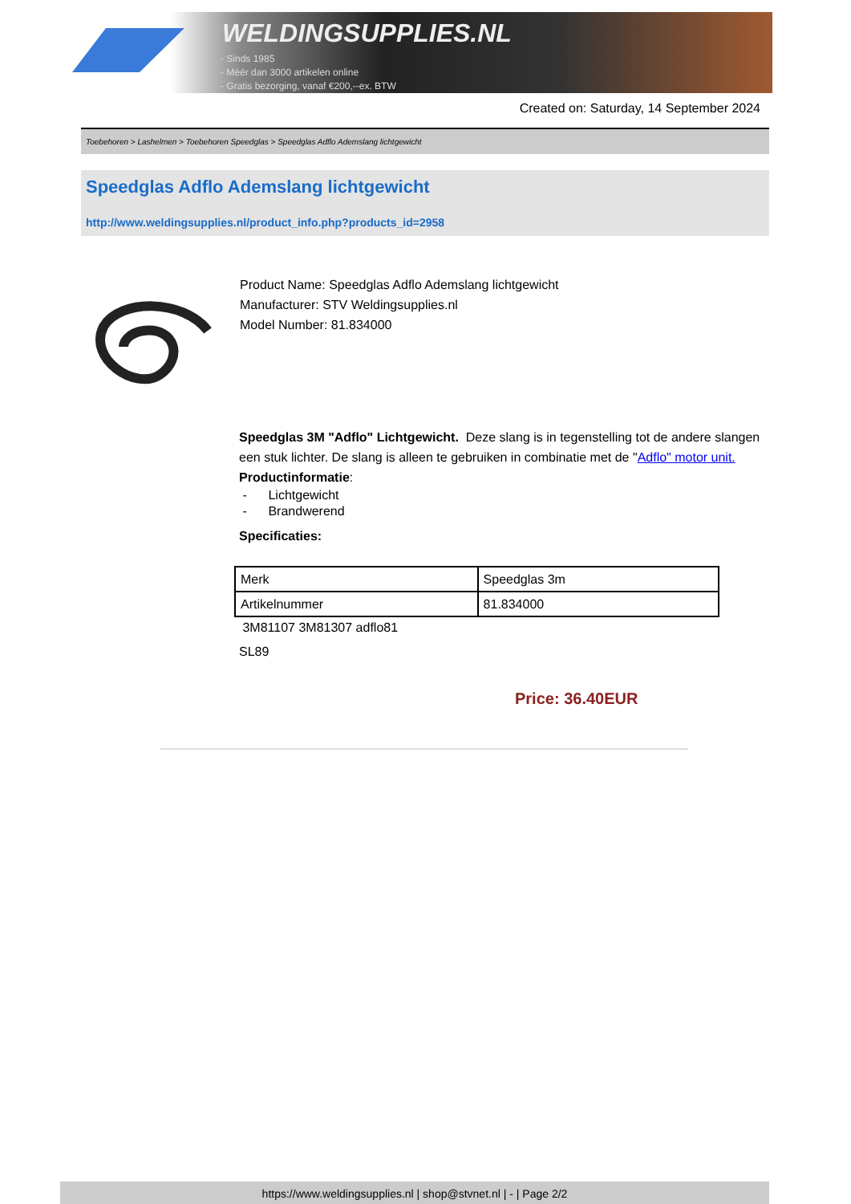WELDINGSUPPLIES.NL
- Sinds 1985
- Méér dan 3000 artikelen online
- Gratis bezorging, vanaf €200,--ex. BTW
Created on: Saturday, 14 September 2024
Toebehoren > Lashelmen > Toebehoren Speedglas > Speedglas Adflo Ademslang lichtgewicht
Speedglas Adflo Ademslang lichtgewicht
http://www.weldingsupplies.nl/product_info.php?products_id=2958
Product Name: Speedglas Adflo Ademslang lichtgewicht
Manufacturer: STV Weldingsupplies.nl
Model Number: 81.834000
Speedglas 3M "Adflo" Lichtgewicht. Deze slang is in tegenstelling tot de andere slangen een stuk lichter. De slang is alleen te gebruiken in combinatie met de "Adflo" motor unit.
Productinformatie:
- Lichtgewicht
- Brandwerend
Specificaties:
| Merk | Speedglas 3m |
| Artikelnummer | 81.834000 |
3M81107 3M81307 adflo81
SL89
Price: 36.40EUR
https://www.weldingsupplies.nl | shop@stvnet.nl | - | Page 2/2